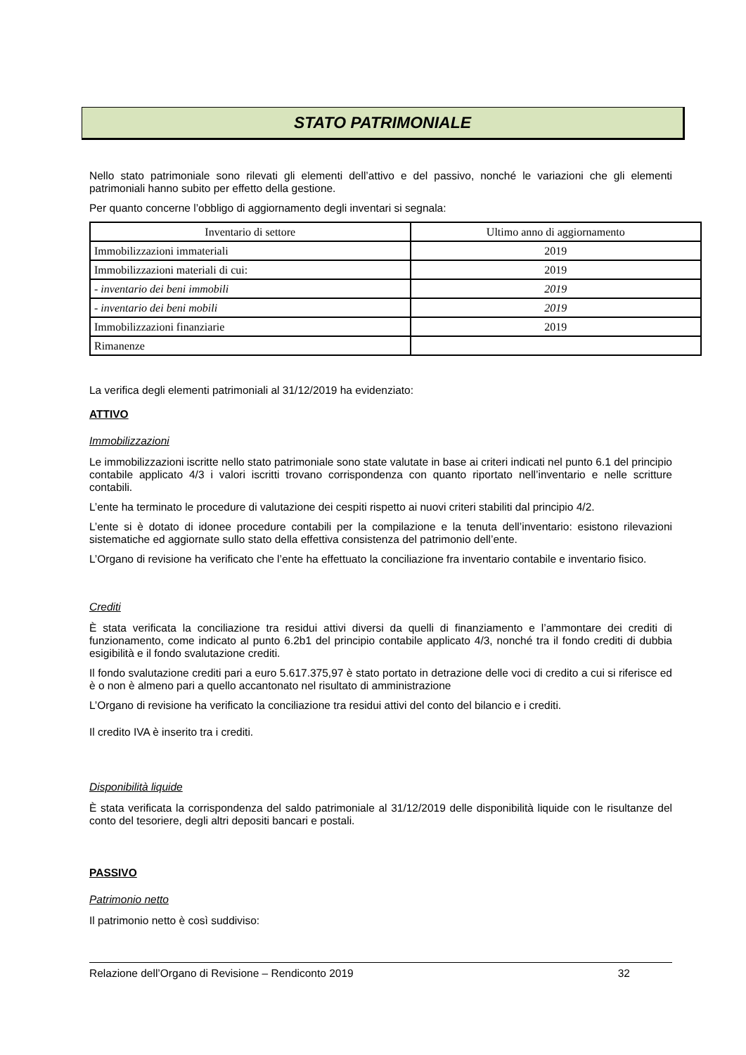STATO PATRIMONIALE
Nello stato patrimoniale sono rilevati gli elementi dell’attivo e del passivo, nonché le variazioni che gli elementi patrimoniali hanno subito per effetto della gestione.
Per quanto concerne l’obbligo di aggiornamento degli inventari si segnala:
| Inventario di settore | Ultimo anno di aggiornamento |
| --- | --- |
| Immobilizzazioni immateriali | 2019 |
| Immobilizzazioni materiali di cui: | 2019 |
| - inventario dei beni immobili | 2019 |
| - inventario dei beni mobili | 2019 |
| Immobilizzazioni finanziarie | 2019 |
| Rimanenze | |
La verifica degli elementi patrimoniali al 31/12/2019 ha evidenziato:
ATTIVO
Immobilizzazioni
Le immobilizzazioni iscritte nello stato patrimoniale sono state valutate in base ai criteri indicati nel punto 6.1 del principio contabile applicato 4/3 i valori iscritti trovano corrispondenza con quanto riportato nell’inventario e nelle scritture contabili.
L’ente ha terminato le procedure di valutazione dei cespiti rispetto ai nuovi criteri stabiliti dal principio 4/2.
L’ente si è dotato di idonee procedure contabili per la compilazione e la tenuta dell’inventario: esistono rilevazioni sistematiche ed aggiornate sullo stato della effettiva consistenza del patrimonio dell’ente.
L’Organo di revisione ha verificato che l’ente ha effettuato la conciliazione fra inventario contabile e inventario fisico.
Crediti
È stata verificata la conciliazione tra residui attivi diversi da quelli di finanziamento e l’ammontare dei crediti di funzionamento, come indicato al punto 6.2b1 del principio contabile applicato 4/3, nonché tra il fondo crediti di dubbia esigibilità e il fondo svalutazione crediti.
Il fondo svalutazione crediti pari a euro 5.617.375,97 è stato portato in detrazione delle voci di credito a cui si riferisce ed è o non è almeno pari a quello accantonato nel risultato di amministrazione
L’Organo di revisione ha verificato la conciliazione tra residui attivi del conto del bilancio e i crediti.
Il credito IVA è inserito tra i crediti.
Disponibilità liquide
È stata verificata la corrispondenza del saldo patrimoniale al 31/12/2019 delle disponibilità liquide con le risultanze del conto del tesoriere, degli altri depositi bancari e postali.
PASSIVO
Patrimonio netto
Il patrimonio netto è così suddiviso:
Relazione dell’Organo di Revisione – Rendiconto 2019 32